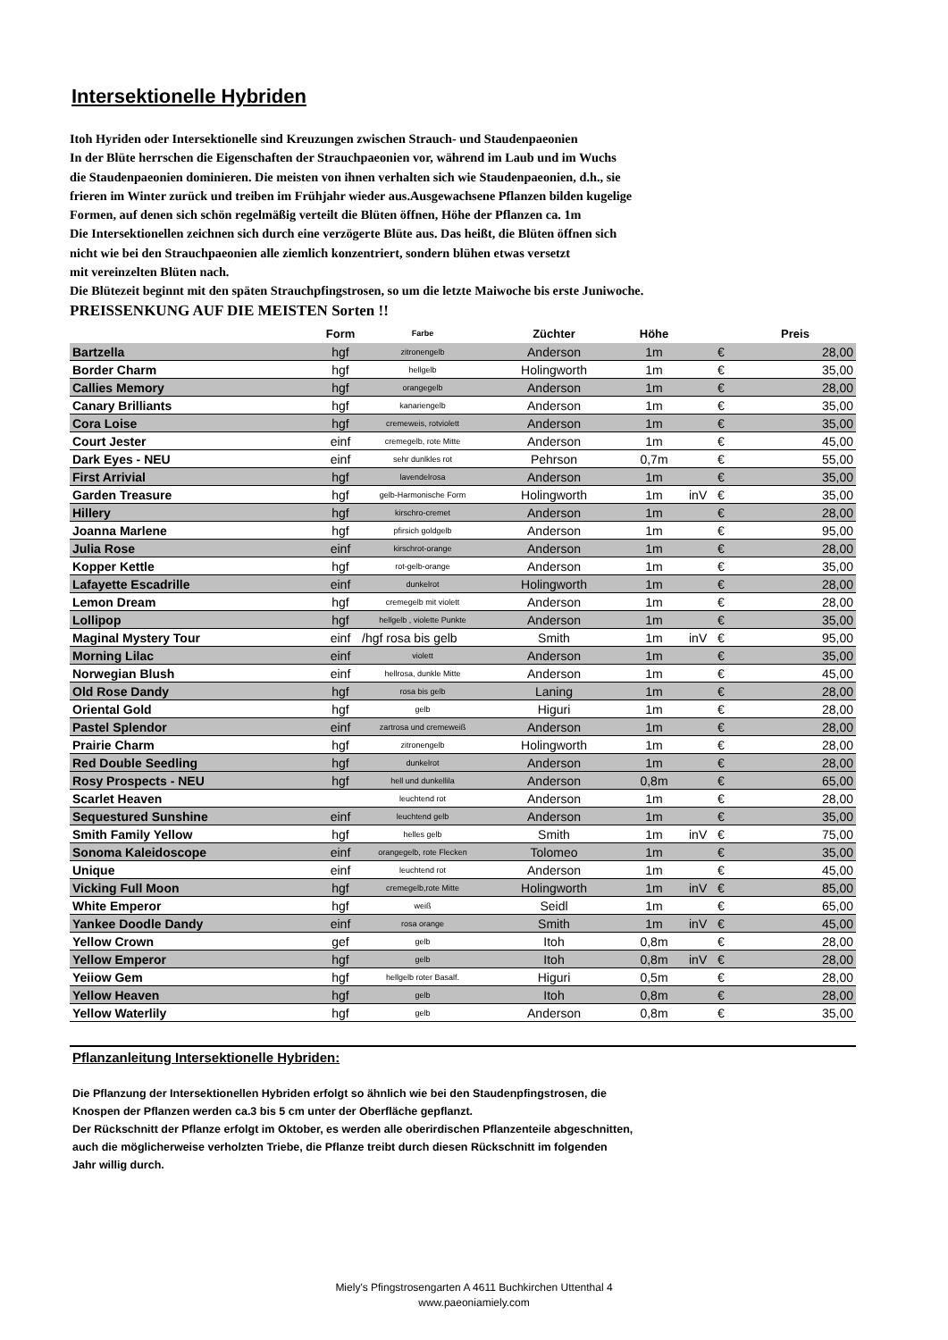Intersektionelle Hybriden
Itoh Hyriden oder Intersektionelle sind Kreuzungen zwischen Strauch- und Staudenpaeonien
In der Blüte herrschen die Eigenschaften der Strauchpaeonien vor, während im Laub und im Wuchs
die Staudenpaeonien dominieren. Die meisten von ihnen verhalten sich wie Staudenpaeonien, d.h., sie
frieren im Winter zurück und treiben im Frühjahr wieder aus.Ausgewachsene Pflanzen bilden kugelige
Formen, auf denen sich schön regelmäßig verteilt die Blüten öffnen, Höhe der Pflanzen ca. 1m
Die Intersektionellen zeichnen sich durch eine verzögerte Blüte aus. Das heißt, die Blüten öffnen sich
nicht wie bei den Strauchpaeonien alle ziemlich konzentriert, sondern blühen etwas versetzt
mit vereinzelten Blüten nach.
Die Blütezeit beginnt mit den späten Strauchpfingstrosen, so um die letzte Maiwoche bis erste Juniwoche.
PREISSENKUNG AUF DIE MEISTEN Sorten !!
| | Form | Farbe | Züchter | Höhe | | | Preis |
| --- | --- | --- | --- | --- | --- | --- | --- |
| Bartzella | hgf | zitronengelb | Anderson | 1m | | € | 28,00 |
| Border Charm | hgf | hellgelb | Holingworth | 1m | | € | 35,00 |
| Callies Memory | hgf | orangegelb | Anderson | 1m | | € | 28,00 |
| Canary Brilliants | hgf | kanariengelb | Anderson | 1m | | € | 35,00 |
| Cora Loise | hgf | cremeweis, rotviolett | Anderson | 1m | | € | 35,00 |
| Court Jester | einf | cremegelb, rote Mitte | Anderson | 1m | | € | 45,00 |
| Dark Eyes - NEU | einf | sehr dunlkles rot | Pehrson | 0,7m | | € | 55,00 |
| First Arrivial | hgf | lavendelrosa | Anderson | 1m | | € | 35,00 |
| Garden Treasure | hgf | gelb-Harmonische Form | Holingworth | 1m | inV | € | 35,00 |
| Hillery | hgf | kirschro-cremet | Anderson | 1m | | € | 28,00 |
| Joanna Marlene | hgf | pfirsich goldgelb | Anderson | 1m | | € | 95,00 |
| Julia Rose | einf | kirschrot-orange | Anderson | 1m | | € | 28,00 |
| Kopper Kettle | hgf | rot-gelb-orange | Anderson | 1m | | € | 35,00 |
| Lafayette Escadrille | einf | dunkelrot | Holingworth | 1m | | € | 28,00 |
| Lemon Dream | hgf | cremegelb mit violett | Anderson | 1m | | € | 28,00 |
| Lollipop | hgf | hellgelb , violette Punkte | Anderson | 1m | | € | 35,00 |
| Maginal Mystery Tour | einf | /hgf rosa bis gelb | Smith | 1m | inV | € | 95,00 |
| Morning Lilac | einf | violett | Anderson | 1m | | € | 35,00 |
| Norwegian Blush | einf | hellrosa, dunkle Mitte | Anderson | 1m | | € | 45,00 |
| Old Rose Dandy | hgf | rosa bis gelb | Laning | 1m | | € | 28,00 |
| Oriental Gold | hgf | gelb | Higuri | 1m | | € | 28,00 |
| Pastel Splendor | einf | zartrosa und cremeweiß | Anderson | 1m | | € | 28,00 |
| Prairie Charm | hgf | zitronengelb | Holingworth | 1m | | € | 28,00 |
| Red Double Seedling | hgf | dunkelrot | Anderson | 1m | | € | 28,00 |
| Rosy Prospects - NEU | hgf | hell und dunkellila | Anderson | 0,8m | | € | 65,00 |
| Scarlet Heaven | | leuchtend rot | Anderson | 1m | | € | 28,00 |
| Sequestured Sunshine | einf | leuchtend gelb | Anderson | 1m | | € | 35,00 |
| Smith Family Yellow | hgf | helles gelb | Smith | 1m | inV | € | 75,00 |
| Sonoma Kaleidoscope | einf | orangegelb, rote Flecken | Tolomeo | 1m | | € | 35,00 |
| Unique | einf | leuchtend rot | Anderson | 1m | | € | 45,00 |
| Vicking Full Moon | hgf | cremegelb,rote Mitte | Holingworth | 1m | inV | € | 85,00 |
| White Emperor | hgf | weiß | Seidl | 1m | | € | 65,00 |
| Yankee Doodle Dandy | einf | rosa orange | Smith | 1m | inV | € | 45,00 |
| Yellow Crown | gef | gelb | Itoh | 0,8m | | € | 28,00 |
| Yellow Emperor | hgf | gelb | Itoh | 0,8m | inV | € | 28,00 |
| Yeiiow Gem | hgf | hellgelb roter Basalf. | Higuri | 0,5m | | € | 28,00 |
| Yellow Heaven | hgf | gelb | Itoh | 0,8m | | € | 28,00 |
| Yellow Waterlily | hgf | gelb | Anderson | 0,8m | | € | 35,00 |
Pflanzanleitung Intersektionelle Hybriden:
Die Pflanzung der Intersektionellen Hybriden erfolgt so ähnlich wie bei den Staudenpfingstrosen, die
Knospen der Pflanzen werden ca.3 bis 5 cm unter der Oberfläche gepflanzt.
Der Rückschnitt der Pflanze erfolgt im Oktober, es werden alle oberirdischen Pflanzenteile abgeschnitten,
auch die möglicherweise verholzten Triebe, die Pflanze treibt durch diesen Rückschnitt im folgenden
Jahr willig durch.
Miely's Pfingstrosengarten A 4611 Buchkirchen Uttenthal 4
www.paeoniamiely.com